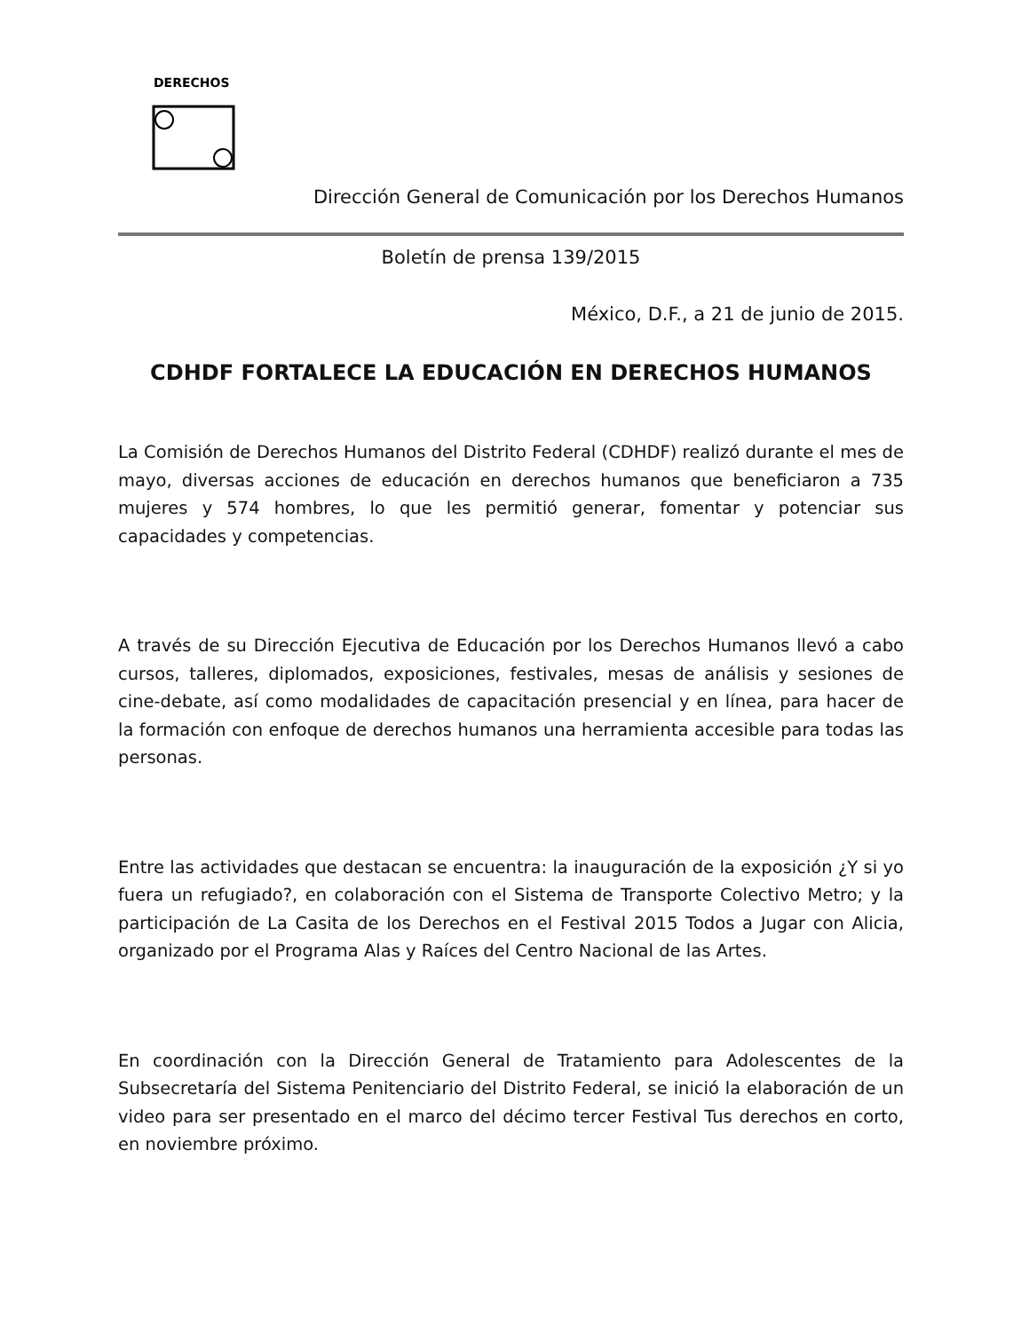DERECHOS
Dirección General de Comunicación por los Derechos Humanos
Boletín de prensa 139/2015
México, D.F., a 21 de junio de 2015.
CDHDF FORTALECE LA EDUCACIÓN EN DERECHOS HUMANOS
La Comisión de Derechos Humanos del Distrito Federal (CDHDF) realizó durante el mes de mayo, diversas acciones de educación en derechos humanos que beneficiaron a 735 mujeres y 574 hombres, lo que les permitió generar, fomentar y potenciar sus capacidades y competencias.
A través de su Dirección Ejecutiva de Educación por los Derechos Humanos llevó a cabo cursos, talleres, diplomados, exposiciones, festivales, mesas de análisis y sesiones de cine-debate, así como modalidades de capacitación presencial y en línea, para hacer de la formación con enfoque de derechos humanos una herramienta accesible para todas las personas.
Entre las actividades que destacan se encuentra: la inauguración de la exposición ¿Y si yo fuera un refugiado?, en colaboración con el Sistema de Transporte Colectivo Metro; y la participación de La Casita de los Derechos en el Festival 2015 Todos a Jugar con Alicia, organizado por el Programa Alas y Raíces del Centro Nacional de las Artes.
En coordinación con la Dirección General de Tratamiento para Adolescentes de la Subsecretaría del Sistema Penitenciario del Distrito Federal, se inició la elaboración de un video para ser presentado en el marco del décimo tercer Festival Tus derechos en corto, en noviembre próximo.